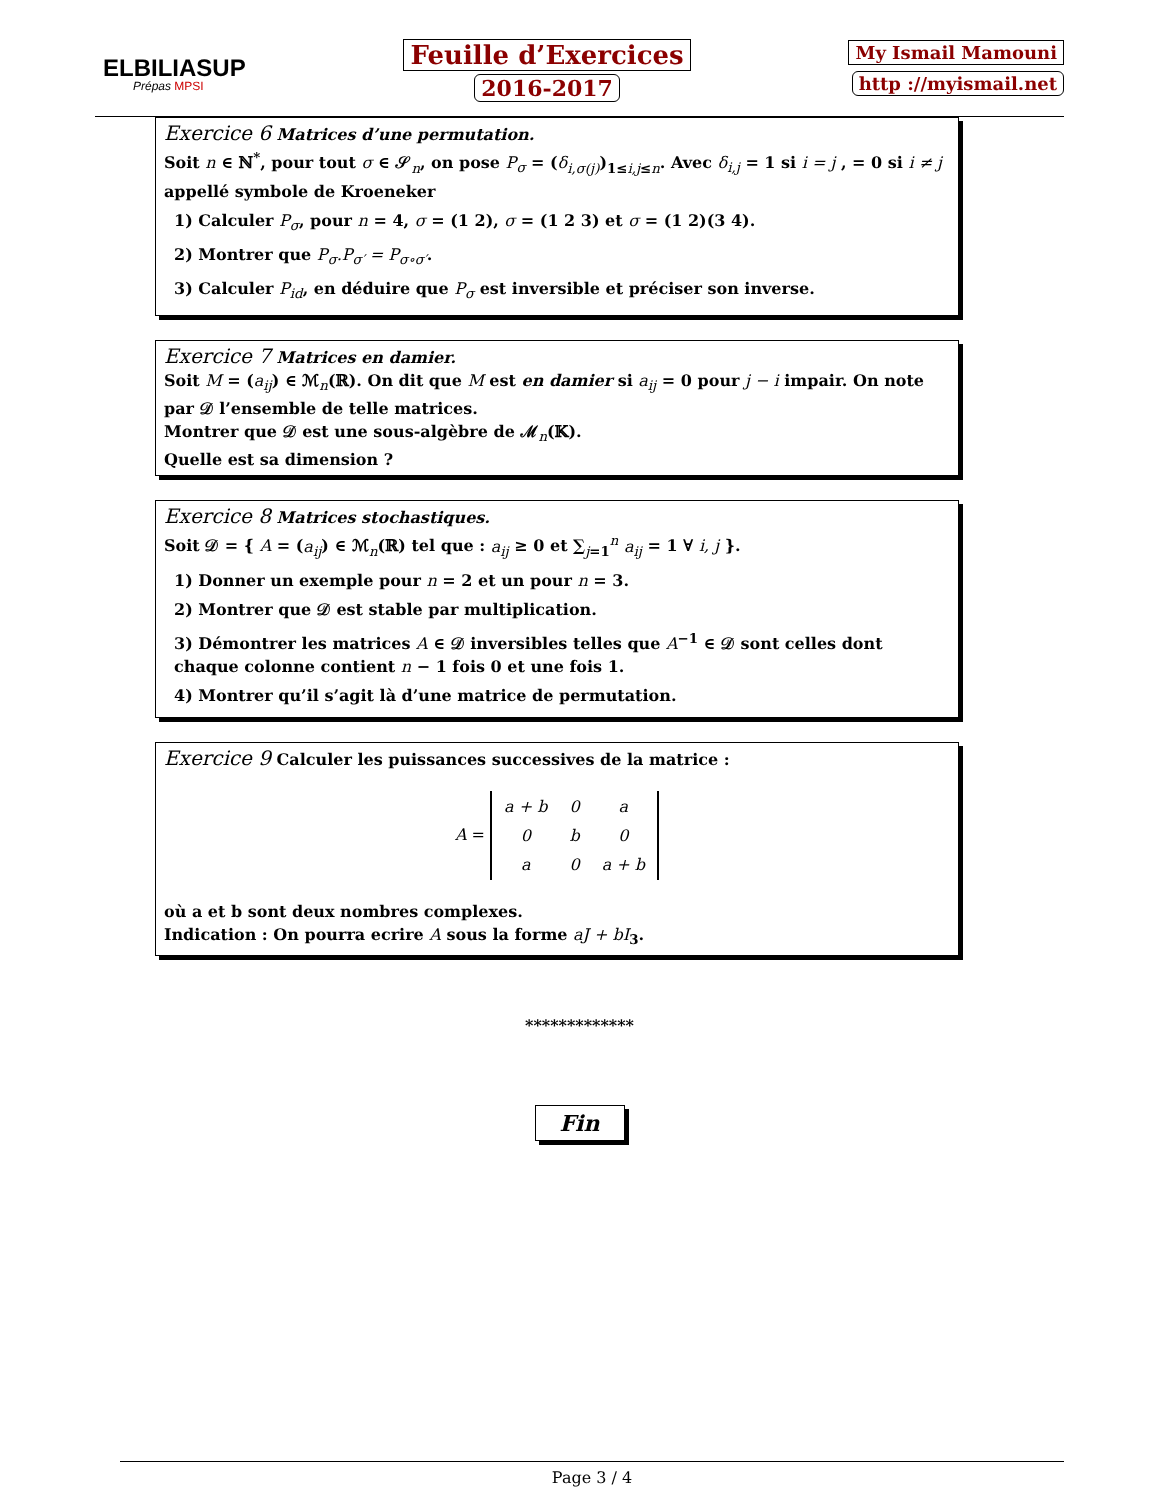ELBILIASUP
Prépas MPSI
Feuille d’Exercices
2016-2017
My Ismail Mamouni
http ://myismail.net
Exercice 6 Matrices d’une permutation.
Soit n ∈ ℕ<sup>*</sup>, pour tout σ ∈ 𝒮<sub>n</sub>, on pose P<sub>σ</sub> = (δ<sub>i,σ(j)</sub>)<sub>1≤i,j≤n</sub>. Avec δ<sub>i,j</sub> = 1 si i = j , = 0 si i ≠ j
appellé symbole de Kroeneker
1) Calculer P<sub>σ</sub>, pour n = 4, σ = (1 2), σ = (1 2 3) et σ = (1 2)(3 4).
2) Montrer que P<sub>σ</sub>.P<sub>σ′</sub> = P<sub>σ∘σ′</sub>.
3) Calculer P<sub>id</sub>, en déduire que P<sub>σ</sub> est inversible et préciser son inverse.
Exercice 7 Matrices en damier.
Soit M = (a<sub>ij</sub>) ∈ ℳ<sub>n</sub>(ℝ). On dit que M est en damier si a<sub>ij</sub> = 0 pour j − i impair. On note par 𝒟 l’ensemble de telle matrices.
Montrer que 𝒟 est une sous-algèbre de ℳ<sub>n</sub>(𝕂).
Quelle est sa dimension ?
Exercice 8 Matrices stochastiques.
Soit 𝒟 = { A = (a<sub>ij</sub>) ∈ ℳ<sub>n</sub>(ℝ) tel que : a<sub>ij</sub> ≥ 0 et ∑<sub>j=1</sub><sup>n</sup> a<sub>ij</sub> = 1 ∀ i, j }.
1) Donner un exemple pour n = 2 et un pour n = 3.
2) Montrer que 𝒟 est stable par multiplication.
3) Démontrer les matrices A ∈ 𝒟 inversibles telles que A<sup>−1</sup> ∈ 𝒟 sont celles dont chaque colonne contient n − 1 fois 0 et une fois 1.
4) Montrer qu’il s’agit là d’une matrice de permutation.
Exercice 9 Calculer les puissances successives de la matrice :
A =
| a + b | 0 | a |
| 0 | b | 0 |
| a | 0 | a + b |
où a et b sont deux nombres complexes.
Indication : On pourra ecrire A sous la forme aJ + bI<sub>3</sub>.
*************
Fin
Page 3 / 4